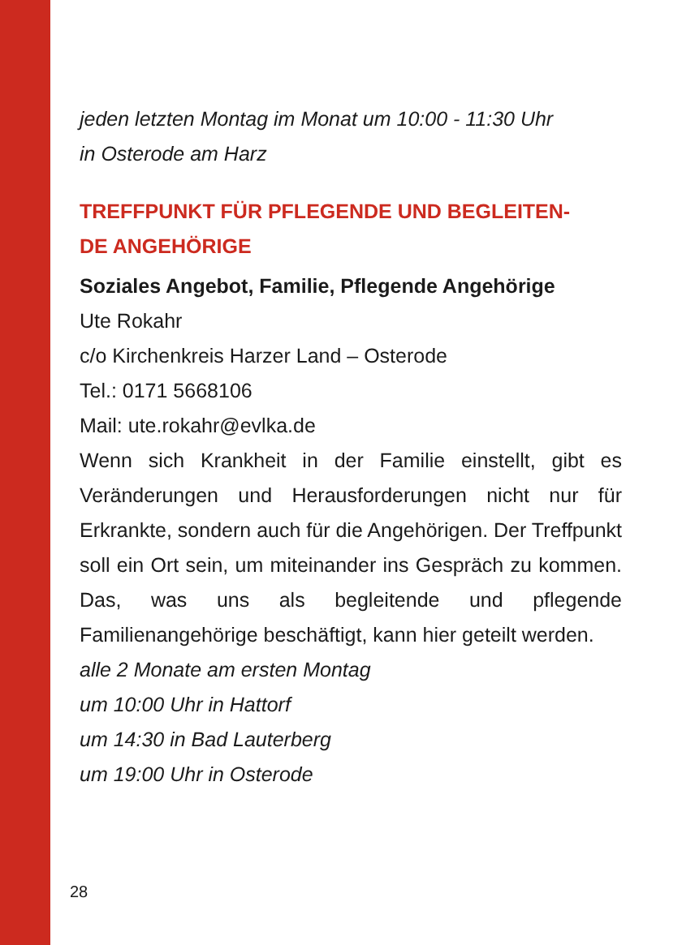jeden letzten Montag im Monat um 10:00 - 11:30 Uhr
in Osterode am Harz
TREFFPUNKT FÜR PFLEGENDE UND BEGLEITEN-
DE ANGEHÖRIGE
Soziales Angebot, Familie, Pflegende Angehörige
Ute Rokahr
c/o Kirchenkreis Harzer Land – Osterode
Tel.: 0171 5668106
Mail: ute.rokahr@evlka.de
Wenn sich Krankheit in der Familie einstellt, gibt es Veränderungen und Herausforderungen nicht nur für Erkrankte, sondern auch für die Angehörigen. Der Treffpunkt soll ein Ort sein, um miteinander ins Gespräch zu kommen. Das, was uns als begleitende und pflegende Familienangehörige beschäftigt, kann hier geteilt werden.
alle 2 Monate am ersten Montag
um 10:00 Uhr in Hattorf
um 14:30 in Bad Lauterberg
um 19:00 Uhr in Osterode
28